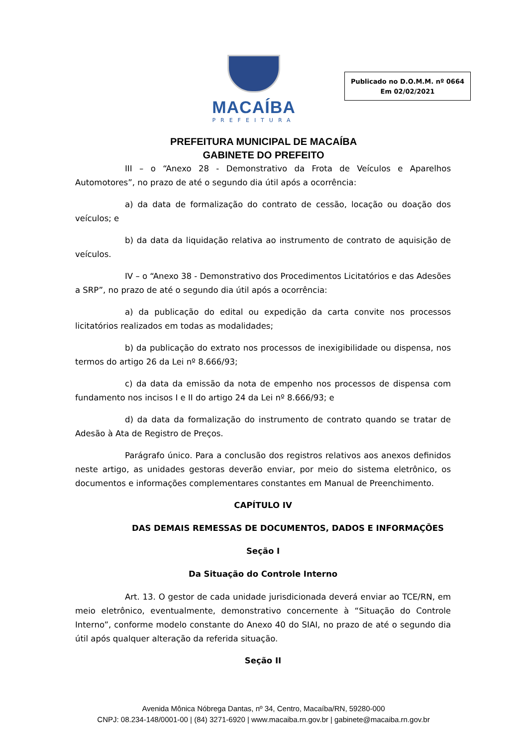MACAÍBA
PREFEITURA
Publicado no D.O.M.M. nº 0664
Em 02/02/2021
PREFEITURA MUNICIPAL DE MACAÍBA
GABINETE DO PREFEITO
III – o “Anexo 28 - Demonstrativo da Frota de Veículos e Aparelhos Automotores”, no prazo de até o segundo dia útil após a ocorrência:
a) da data de formalização do contrato de cessão, locação ou doação dos veículos; e
b) da data da liquidação relativa ao instrumento de contrato de aquisição de veículos.
IV – o “Anexo 38 - Demonstrativo dos Procedimentos Licitatórios e das Adesões a SRP”, no prazo de até o segundo dia útil após a ocorrência:
a) da publicação do edital ou expedição da carta convite nos processos licitatórios realizados em todas as modalidades;
b) da publicação do extrato nos processos de inexigibilidade ou dispensa, nos termos do artigo 26 da Lei nº 8.666/93;
c) da data da emissão da nota de empenho nos processos de dispensa com fundamento nos incisos I e II do artigo 24 da Lei nº 8.666/93; e
d) da data da formalização do instrumento de contrato quando se tratar de Adesão à Ata de Registro de Preços.
Parágrafo único. Para a conclusão dos registros relativos aos anexos definidos neste artigo, as unidades gestoras deverão enviar, por meio do sistema eletrônico, os documentos e informações complementares constantes em Manual de Preenchimento.
CAPÍTULO IV
DAS DEMAIS REMESSAS DE DOCUMENTOS, DADOS E INFORMAÇÕES
Seção I
Da Situação do Controle Interno
Art. 13. O gestor de cada unidade jurisdicionada deverá enviar ao TCE/RN, em meio eletrônico, eventualmente, demonstrativo concernente à “Situação do Controle Interno”, conforme modelo constante do Anexo 40 do SIAI, no prazo de até o segundo dia útil após qualquer alteração da referida situação.
Seção II
Avenida Mônica Nóbrega Dantas, nº 34, Centro, Macaíba/RN, 59280-000
CNPJ: 08.234-148/0001-00 | (84) 3271-6920 | www.macaiba.rn.gov.br | gabinete@macaiba.rn.gov.br